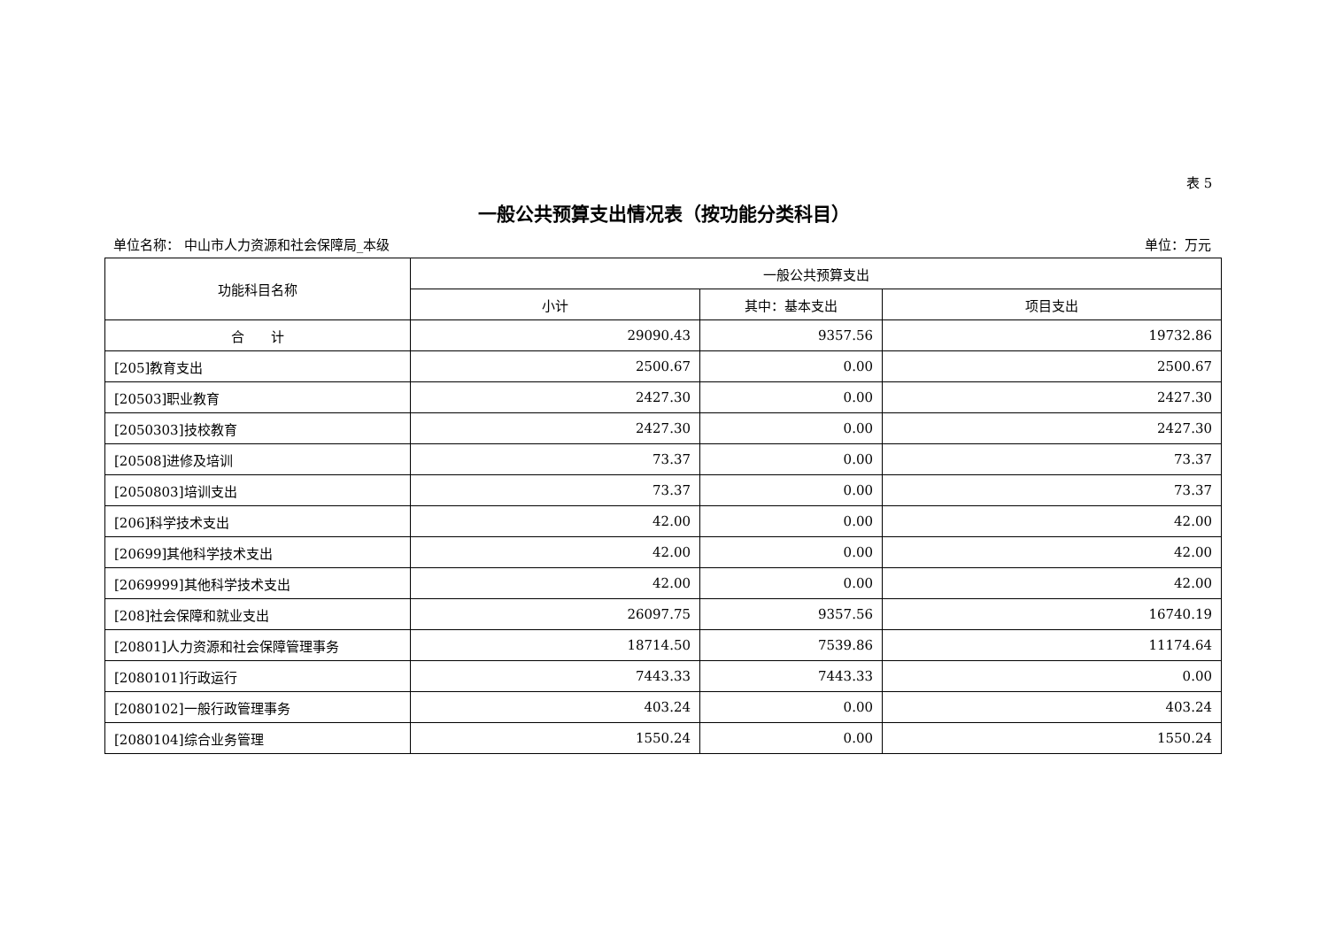表 5
一般公共预算支出情况表（按功能分类科目）
单位名称： 中山市人力资源和社会保障局_本级 单位：万元
| 功能科目名称 | 一般公共预算支出 | | |
| --- | --- | --- | --- |
| | 小计 | 其中：基本支出 | 项目支出 |
| 合 计 | 29090.43 | 9357.56 | 19732.86 |
| [205]教育支出 | 2500.67 | 0.00 | 2500.67 |
| [20503]职业教育 | 2427.30 | 0.00 | 2427.30 |
| [2050303]技校教育 | 2427.30 | 0.00 | 2427.30 |
| [20508]进修及培训 | 73.37 | 0.00 | 73.37 |
| [2050803]培训支出 | 73.37 | 0.00 | 73.37 |
| [206]科学技术支出 | 42.00 | 0.00 | 42.00 |
| [20699]其他科学技术支出 | 42.00 | 0.00 | 42.00 |
| [2069999]其他科学技术支出 | 42.00 | 0.00 | 42.00 |
| [208]社会保障和就业支出 | 26097.75 | 9357.56 | 16740.19 |
| [20801]人力资源和社会保障管理事务 | 18714.50 | 7539.86 | 11174.64 |
| [2080101]行政运行 | 7443.33 | 7443.33 | 0.00 |
| [2080102]一般行政管理事务 | 403.24 | 0.00 | 403.24 |
| [2080104]综合业务管理 | 1550.24 | 0.00 | 1550.24 |